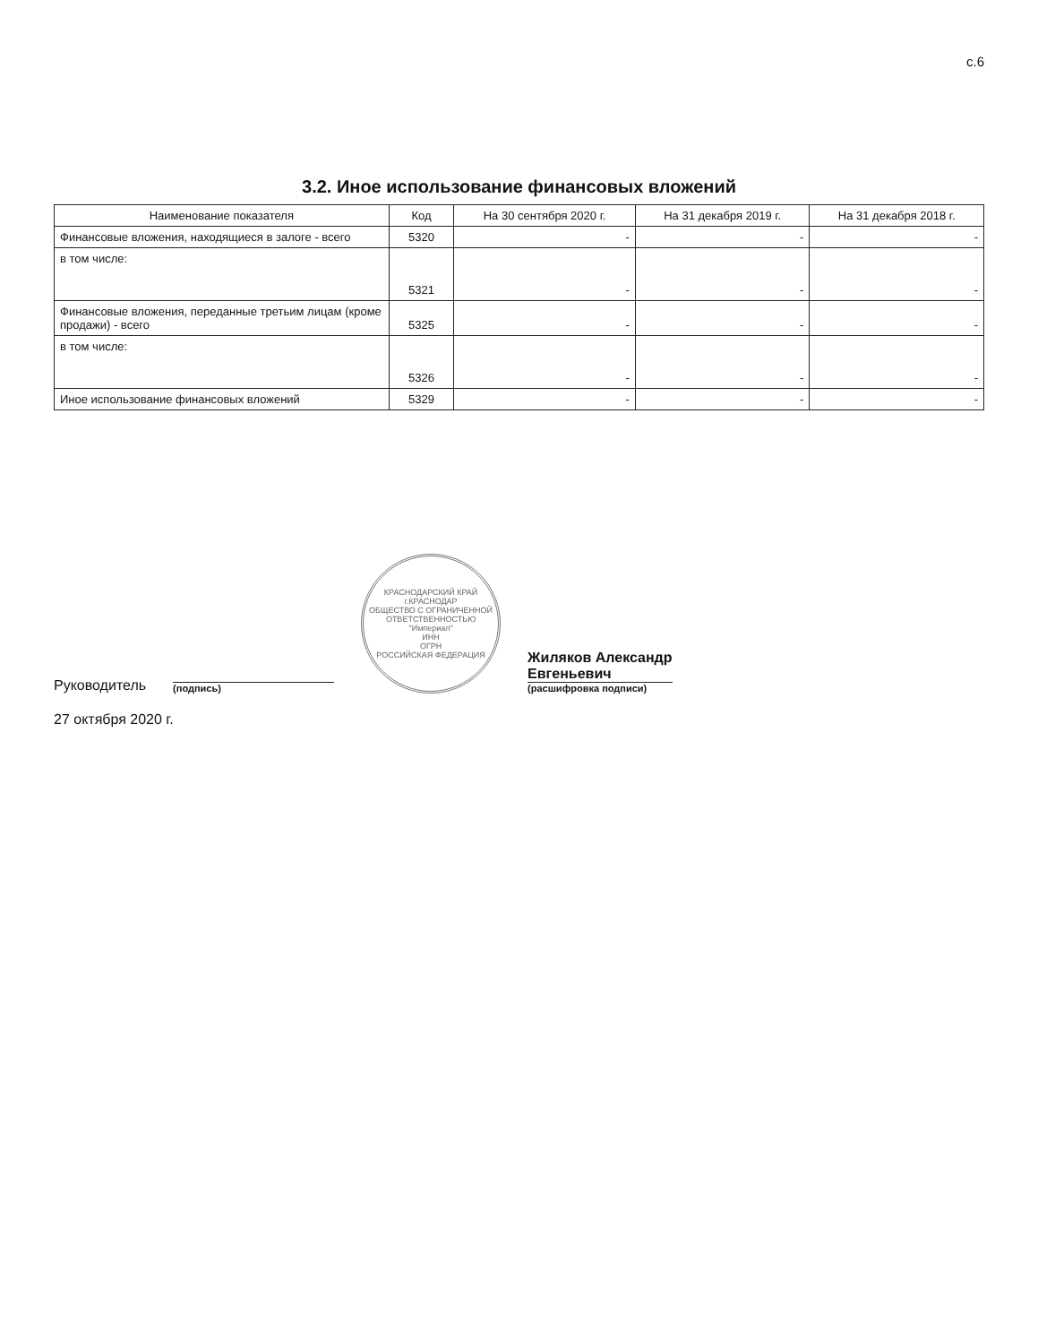с.6
3.2. Иное использование финансовых вложений
| Наименование показателя | Код | На 30 сентября 2020 г. | На 31 декабря 2019 г. | На 31 декабря 2018 г. |
| --- | --- | --- | --- | --- |
| Финансовые вложения, находящиеся в залоге - всего | 5320 | - | - | - |
| в том числе: | 5321 | - | - | - |
| Финансовые вложения, переданные третьим лицам (кроме продажи) - всего | 5325 | - | - | - |
| в том числе: | 5326 | - | - | - |
| Иное использование финансовых вложений | 5329 | - | - | - |
Руководитель
(подпись)
КРАСНОДАРСКИЙ КРАЙ г.КРАСНОДАР
ОБЩЕСТВО С ОГРАНИЧЕННОЙ ОТВЕТСТВЕННОСТЬЮ
"Империал"
ИНН
ОГРН
РОССИЙСКАЯ ФЕДЕРАЦИЯ
Жиляков Александр
Евгеньевич
(расшифровка подписи)
27 октября 2020 г.